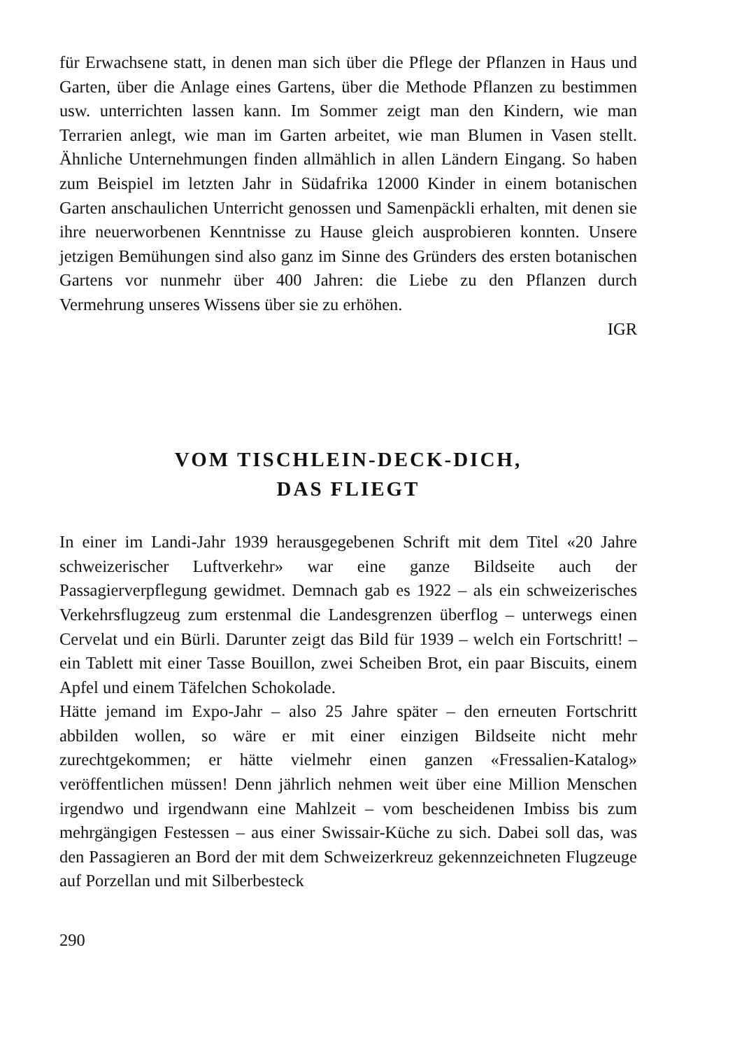für Erwachsene statt, in denen man sich über die Pflege der Pflanzen in Haus und Garten, über die Anlage eines Gartens, über die Methode Pflanzen zu bestimmen usw. unterrichten lassen kann. Im Sommer zeigt man den Kindern, wie man Terrarien anlegt, wie man im Garten arbeitet, wie man Blumen in Vasen stellt. Ähnliche Unternehmungen finden allmählich in allen Ländern Eingang. So haben zum Beispiel im letzten Jahr in Südafrika 12000 Kinder in einem botanischen Garten anschaulichen Unterricht genossen und Samenpäckli erhalten, mit denen sie ihre neuerworbenen Kenntnisse zu Hause gleich ausprobieren konnten. Unsere jetzigen Bemühungen sind also ganz im Sinne des Gründers des ersten botanischen Gartens vor nunmehr über 400 Jahren: die Liebe zu den Pflanzen durch Vermehrung unseres Wissens über sie zu erhöhen.
IGR
VOM TISCHLEIN-DECK-DICH,
DAS FLIEGT
In einer im Landi-Jahr 1939 herausgegebenen Schrift mit dem Titel «20 Jahre schweizerischer Luftverkehr» war eine ganze Bildseite auch der Passagierverpflegung gewidmet. Demnach gab es 1922 – als ein schweizerisches Verkehrsflugzeug zum erstenmal die Landesgrenzen überflog – unterwegs einen Cervelat und ein Bürli. Darunter zeigt das Bild für 1939 – welch ein Fortschritt! – ein Tablett mit einer Tasse Bouillon, zwei Scheiben Brot, ein paar Biscuits, einem Apfel und einem Täfelchen Schokolade.
Hätte jemand im Expo-Jahr – also 25 Jahre später – den erneuten Fortschritt abbilden wollen, so wäre er mit einer einzigen Bildseite nicht mehr zurechtgekommen; er hätte vielmehr einen ganzen «Fressalien-Katalog» veröffentlichen müssen! Denn jährlich nehmen weit über eine Million Menschen irgendwo und irgendwann eine Mahlzeit – vom bescheidenen Imbiss bis zum mehrgängigen Festessen – aus einer Swissair-Küche zu sich. Dabei soll das, was den Passagieren an Bord der mit dem Schweizerkreuz gekennzeichneten Flugzeuge auf Porzellan und mit Silberbesteck
290